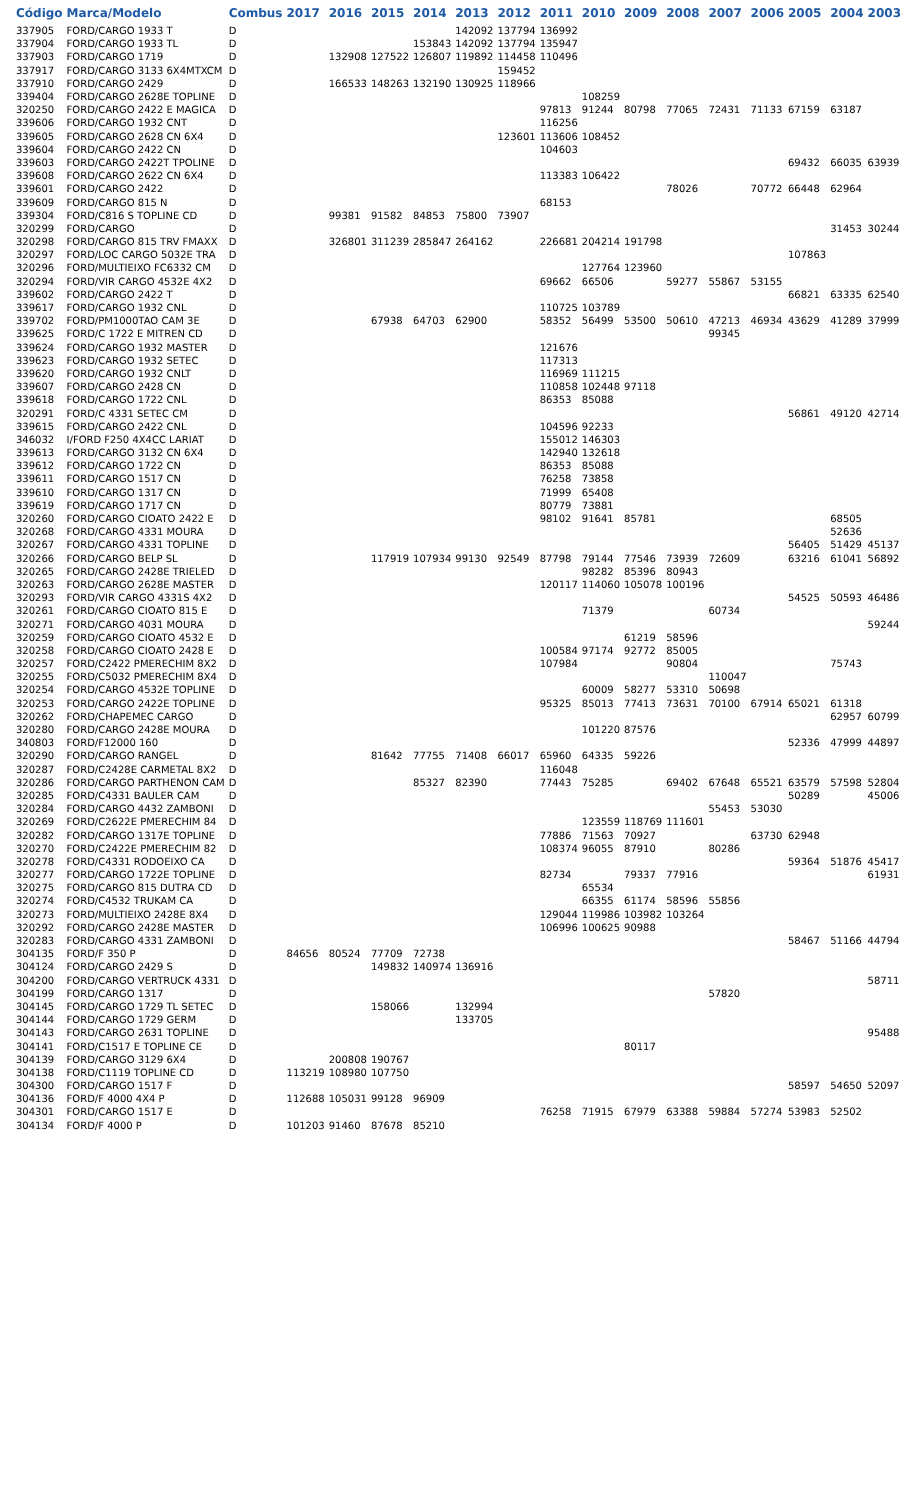| Código | Marca/Modelo | Combus | 2017 | 2016 | 2015 | 2014 | 2013 | 2012 | 2011 | 2010 | 2009 | 2008 | 2007 | 2006 | 2005 | 2004 | 2003 |
| --- | --- | --- | --- | --- | --- | --- | --- | --- | --- | --- | --- | --- | --- | --- | --- | --- | --- |
| 337905 | FORD/CARGO 1933 T | D | | | | | 142092 | 137794 | 136992 | | | | | | | | |
| 337904 | FORD/CARGO 1933 TL | D | | | | 153843 | 142092 | 137794 | 135947 | | | | | | | | |
| 337903 | FORD/CARGO 1719 | D | | 132908 | 127522 | 126807 | 119892 | 114458 | 110496 | | | | | | | | |
| 337917 | FORD/CARGO 3133 6X4MTXCM | D | | | | | | 159452 | | | | | | | | | |
| 337910 | FORD/CARGO 2429 | D | | 166533 | 148263 | 132190 | 130925 | 118966 | | | | | | | | | |
| 339404 | FORD/CARGO 2628E TOPLINE | D | | | | | | | | 108259 | | | | | | | |
| 320250 | FORD/CARGO 2422 E MAGICA | D | | | | | | | 97813 | 91244 | 80798 | 77065 | 72431 | 71133 | 67159 | 63187 | |
| 339606 | FORD/CARGO 1932 CNT | D | | | | | | | 116256 | | | | | | | | |
| 339605 | FORD/CARGO 2628 CN 6X4 | D | | | | | | 123601 | 113606 | 108452 | | | | | | | |
| 339604 | FORD/CARGO 2422 CN | D | | | | | | | 104603 | | | | | | | | |
| 339603 | FORD/CARGO 2422T TPOLINE | D | | | | | | | | | | | | | 69432 | 66035 | 63939 |
| 339608 | FORD/CARGO 2622 CN 6X4 | D | | | | | | | 113383 | 106422 | | | | | | | |
| 339601 | FORD/CARGO 2422 | D | | | | | | | | | | 78026 | | 70772 | 66448 | 62964 | |
| 339609 | FORD/CARGO 815 N | D | | | | | | | 68153 | | | | | | | | |
| 339304 | FORD/C816 S TOPLINE CD | D | | 99381 | 91582 | 84853 | 75800 | 73907 | | | | | | | | | |
| 320299 | FORD/CARGO | D | | | | | | | | | | | | | | 31453 | 30244 |
| 320298 | FORD/CARGO 815 TRV FMAXX | D | | 326801 | 311239 | 285847 | 264162 | | 226681 | 204214 | 191798 | | | | | | |
| 320297 | FORD/LOC CARGO 5032E TRA | D | | | | | | | | | | | | | 107863 | | |
| 320296 | FORD/MULTIEIXO FC6332 CM | D | | | | | | | | 127764 | 123960 | | | | | | |
| 320294 | FORD/VIR CARGO 4532E 4X2 | D | | | | | | | 69662 | 66506 | | 59277 | 55867 | 53155 | | | |
| 339602 | FORD/CARGO 2422 T | D | | | | | | | | | | | | | 66821 | 63335 | 62540 |
| 339617 | FORD/CARGO 1932 CNL | D | | | | | | | 110725 | 103789 | | | | | | | |
| 339702 | FORD/PM1000TAO CAM 3E | D | | | 67938 | 64703 | 62900 | | 58352 | 56499 | 53500 | 50610 | 47213 | 46934 | 43629 | 41289 | 37999 |
| 339625 | FORD/C 1722 E MITREN CD | D | | | | | | | | | | | 99345 | | | | |
| 339624 | FORD/CARGO 1932 MASTER | D | | | | | | | 121676 | | | | | | | | |
| 339623 | FORD/CARGO 1932 SETEC | D | | | | | | | 117313 | | | | | | | | |
| 339620 | FORD/CARGO 1932 CNLT | D | | | | | | | 116969 | 111215 | | | | | | | |
| 339607 | FORD/CARGO 2428 CN | D | | | | | | | 110858 | 102448 | 97118 | | | | | | |
| 339618 | FORD/CARGO 1722 CNL | D | | | | | | | 86353 | 85088 | | | | | | | |
| 320291 | FORD/C 4331 SETEC CM | D | | | | | | | | | | | | | 56861 | 49120 | 42714 |
| 339615 | FORD/CARGO 2422 CNL | D | | | | | | | 104596 | 92233 | | | | | | | |
| 346032 | I/FORD F250 4X4CC LARIAT | D | | | | | | | 155012 | 146303 | | | | | | | |
| 339613 | FORD/CARGO 3132 CN 6X4 | D | | | | | | | 142940 | 132618 | | | | | | | |
| 339612 | FORD/CARGO 1722 CN | D | | | | | | | 86353 | 85088 | | | | | | | |
| 339611 | FORD/CARGO 1517 CN | D | | | | | | | 76258 | 73858 | | | | | | | |
| 339610 | FORD/CARGO 1317 CN | D | | | | | | | 71999 | 65408 | | | | | | | |
| 339619 | FORD/CARGO 1717 CN | D | | | | | | | 80779 | 73881 | | | | | | | |
| 320260 | FORD/CARGO CIOATO 2422 E | D | | | | | | | 98102 | 91641 | 85781 | | | | | 68505 | |
| 320268 | FORD/CARGO 4331 MOURA | D | | | | | | | | | | | | | | 52636 | |
| 320267 | FORD/CARGO 4331 TOPLINE | D | | | | | | | | | | | | | 56405 | 51429 | 45137 |
| 320266 | FORD/CARGO BELP SL | D | | | 117919 | 107934 | 99130 | 92549 | 87798 | 79144 | 77546 | 73939 | 72609 | | 63216 | 61041 | 56892 |
| 320265 | FORD/CARGO 2428E TRIELED | D | | | | | | | | 98282 | 85396 | 80943 | | | | | |
| 320263 | FORD/CARGO 2628E MASTER | D | | | | | | | 120117 | 114060 | 105078 | 100196 | | | | | |
| 320293 | FORD/VIR CARGO 4331S 4X2 | D | | | | | | | | | | | | | 54525 | 50593 | 46486 |
| 320261 | FORD/CARGO CIOATO 815 E | D | | | | | | | | 71379 | | | 60734 | | | | |
| 320271 | FORD/CARGO 4031 MOURA | D | | | | | | | | | | | | | | | 59244 |
| 320259 | FORD/CARGO CIOATO 4532 E | D | | | | | | | | | 61219 | 58596 | | | | | |
| 320258 | FORD/CARGO CIOATO 2428 E | D | | | | | | | 100584 | 97174 | 92772 | 85005 | | | | | |
| 320257 | FORD/C2422 PMERECHIM 8X2 | D | | | | | | | 107984 | | | 90804 | | | | 75743 | |
| 320255 | FORD/C5032 PMERECHIM 8X4 | D | | | | | | | | | | | 110047 | | | | |
| 320254 | FORD/CARGO 4532E TOPLINE | D | | | | | | | | 60009 | 58277 | 53310 | 50698 | | | | |
| 320253 | FORD/CARGO 2422E TOPLINE | D | | | | | | | 95325 | 85013 | 77413 | 73631 | 70100 | 67914 | 65021 | 61318 | |
| 320262 | FORD/CHAPEMEC CARGO | D | | | | | | | | | | | | | | 62957 | 60799 |
| 320280 | FORD/CARGO 2428E MOURA | D | | | | | | | | 101220 | 87576 | | | | | | |
| 340803 | FORD/F12000 160 | D | | | | | | | | | | | | | 52336 | 47999 | 44897 |
| 320290 | FORD/CARGO RANGEL | D | | | 81642 | 77755 | 71408 | 66017 | 65960 | 64335 | 59226 | | | | | | |
| 320287 | FORD/C2428E CARMETAL 8X2 | D | | | | | | | 116048 | | | | | | | | |
| 320286 | FORD/CARGO PARTHENON CAM | D | | | | 85327 | 82390 | | 77443 | 75285 | | 69402 | 67648 | 65521 | 63579 | 57598 | 52804 |
| 320285 | FORD/C4331 BAULER CAM | D | | | | | | | | | | | | | 50289 | | 45006 |
| 320284 | FORD/CARGO 4432 ZAMBONI | D | | | | | | | | | | | 55453 | 53030 | | | |
| 320269 | FORD/C2622E PMERECHIM 84 | D | | | | | | | | 123559 | 118769 | 111601 | | | | | |
| 320282 | FORD/CARGO 1317E TOPLINE | D | | | | | | | 77886 | 71563 | 70927 | | | 63730 | 62948 | | |
| 320270 | FORD/C2422E PMERECHIM 82 | D | | | | | | | 108374 | 96055 | 87910 | | 80286 | | | | |
| 320278 | FORD/C4331 RODOEIXO CA | D | | | | | | | | | | | | | 59364 | 51876 | 45417 |
| 320277 | FORD/CARGO 1722E TOPLINE | D | | | | | | | 82734 | | 79337 | 77916 | | | | | 61931 |
| 320275 | FORD/CARGO 815 DUTRA CD | D | | | | | | | | 65534 | | | | | | | |
| 320274 | FORD/C4532 TRUKAM CA | D | | | | | | | | 66355 | 61174 | 58596 | 55856 | | | | |
| 320273 | FORD/MULTIEIXO 2428E 8X4 | D | | | | | | | 129044 | 119986 | 103982 | 103264 | | | | | |
| 320292 | FORD/CARGO 2428E MASTER | D | | | | | | | 106996 | 100625 | 90988 | | | | | | |
| 320283 | FORD/CARGO 4331 ZAMBONI | D | | | | | | | | | | | | | 58467 | 51166 | 44794 |
| 304135 | FORD/F 350 P | D | 84656 | 80524 | 77709 | 72738 | | | | | | | | | | | |
| 304124 | FORD/CARGO 2429 S | D | | | 149832 | 140974 | 136916 | | | | | | | | | | |
| 304200 | FORD/CARGO VERTRUCK 4331 | D | | | | | | | | | | | | | | | 58711 |
| 304199 | FORD/CARGO 1317 | D | | | | | | | | | | | 57820 | | | | |
| 304145 | FORD/CARGO 1729 TL SETEC | D | | | 158066 | | 132994 | | | | | | | | | | |
| 304144 | FORD/CARGO 1729 GERM | D | | | | | 133705 | | | | | | | | | | |
| 304143 | FORD/CARGO 2631 TOPLINE | D | | | | | | | | | | | | | | | 95488 |
| 304141 | FORD/C1517 E TOPLINE CE | D | | | | | | | | | 80117 | | | | | | |
| 304139 | FORD/CARGO 3129 6X4 | D | | 200808 | 190767 | | | | | | | | | | | | |
| 304138 | FORD/C1119 TOPLINE CD | D | 113219 | 108980 | 107750 | | | | | | | | | | | | |
| 304300 | FORD/CARGO 1517 F | D | | | | | | | | | | | | | 58597 | 54650 | 52097 |
| 304136 | FORD/F 4000 4X4 P | D | 112688 | 105031 | 99128 | 96909 | | | | | | | | | | | |
| 304301 | FORD/CARGO 1517 E | D | | | | | | | 76258 | 71915 | 67979 | 63388 | 59884 | 57274 | 53983 | 52502 | |
| 304134 | FORD/F 4000 P | D | 101203 | 91460 | 87678 | 85210 | | | | | | | | | | | |